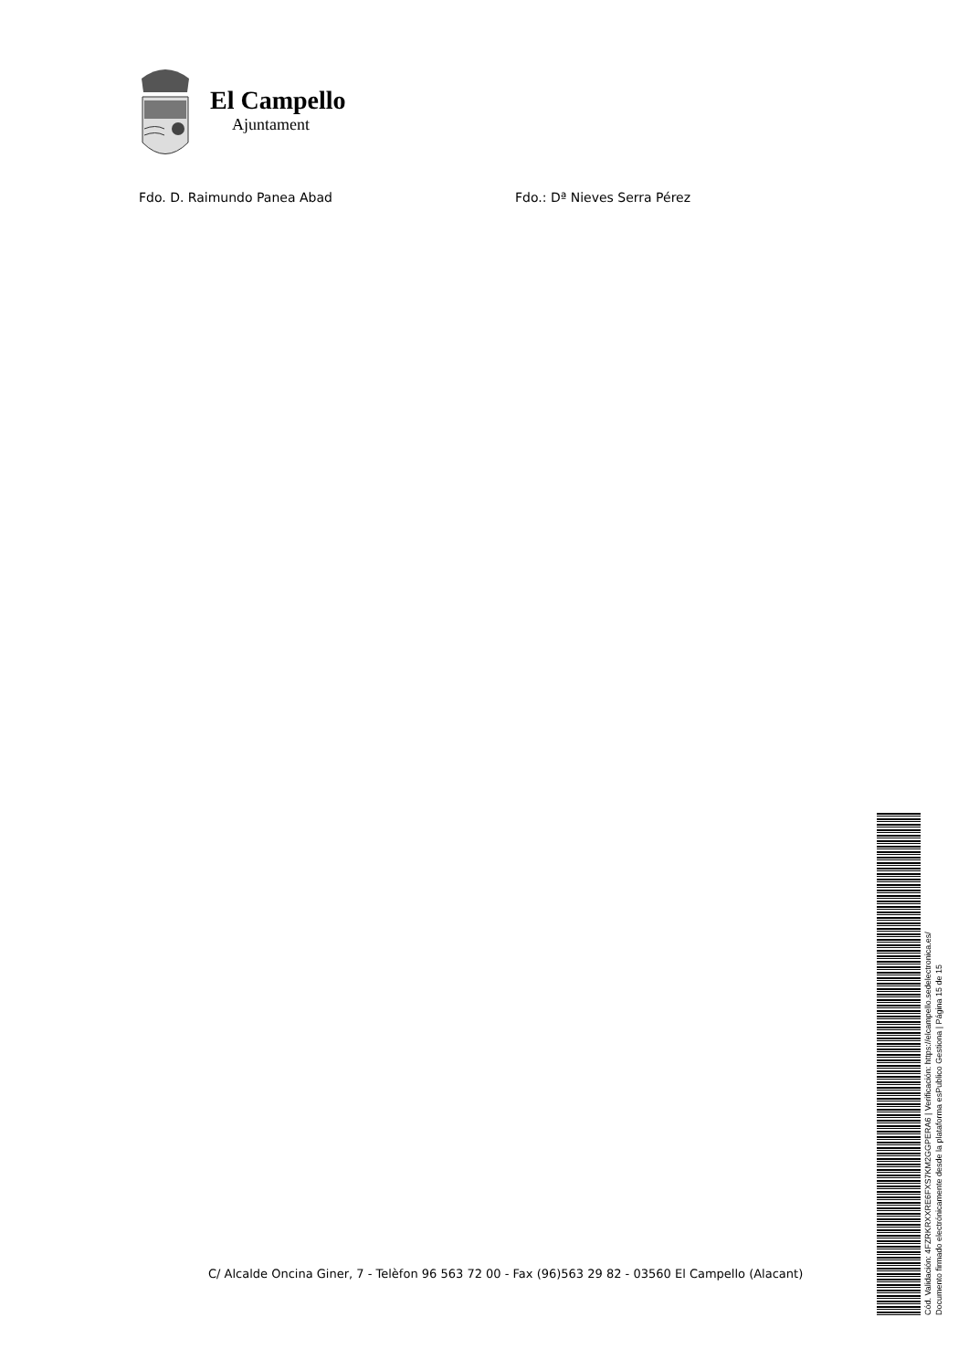El Campello
Ajuntament
Fdo. D. Raimundo Panea Abad Fdo.: Dª Nieves Serra Pérez
C/ Alcalde Oncina Giner, 7 - Telèfon 96 563 72 00 - Fax (96)563 29 82 - 03560 El Campello (Alacant)
Cód. Validación: 4FZRKRXXRE6FXS7KM2GGPERA6 | Verificación: https://elcampello.sedelectronica.es/
Documento firmado electrónicamente desde la plataforma esPublico Gestiona | Página 15 de 15